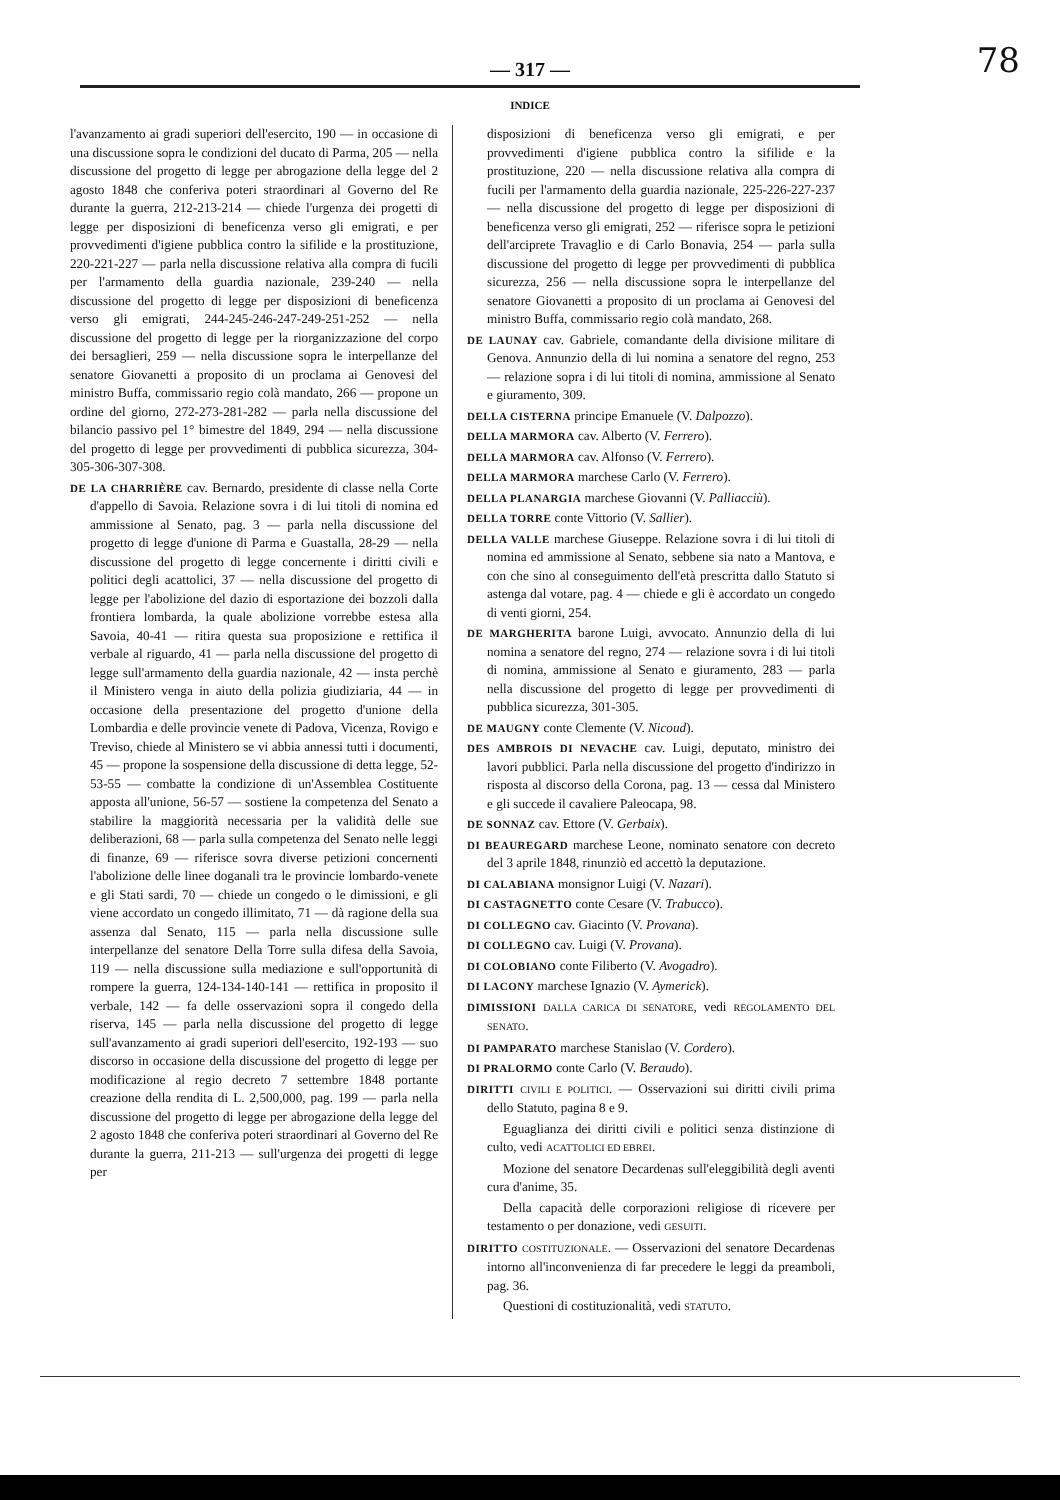78
— 317 —
INDICE
l'avanzamento ai gradi superiori dell'esercito, 190 — in occasione di una discussione sopra le condizioni del ducato di Parma, 205 — nella discussione del progetto di legge per abrogazione della legge del 2 agosto 1848 che conferiva poteri straordinari al Governo del Re durante la guerra, 212-213-214 — chiede l'urgenza dei progetti di legge per disposizioni di beneficenza verso gli emigrati, e per provvedimenti d'igiene pubblica contro la sifilide e la prostituzione, 220-221-227 — parla nella discussione relativa alla compra di fucili per l'armamento della guardia nazionale, 239-240 — nella discussione del progetto di legge per disposizioni di beneficenza verso gli emigrati, 244-245-246-247-249-251-252 — nella discussione del progetto di legge per la riorganizzazione del corpo dei bersaglieri, 259 — nella discussione sopra le interpellanze del senatore Giovanetti a proposito di un proclama ai Genovesi del ministro Buffa, commissario regio colà mandato, 266 — propone un ordine del giorno, 272-273-281-282 — parla nella discussione del bilancio passivo pel 1° bimestre del 1849, 294 — nella discussione del progetto di legge per provvedimenti di pubblica sicurezza, 304-305-306-307-308.
DE LA CHARRIÈRE cav. Bernardo, presidente di classe nella Corte d'appello di Savoia. Relazione sovra i di lui titoli di nomina ed ammissione al Senato, pag. 3 — parla nella discussione del progetto di legge d'unione di Parma e Guastalla, 28-29 — nella discussione del progetto di legge concernente i diritti civili e politici degli acattolici, 37 — nella discussione del progetto di legge per l'abolizione del dazio di esportazione dei bozzoli dalla frontiera lombarda, la quale abolizione vorrebbe estesa alla Savoia, 40-41 — ritira questa sua proposizione e rettifica il verbale al riguardo, 41 — parla nella discussione del progetto di legge sull'armamento della guardia nazionale, 42 — insta perchè il Ministero venga in aiuto della polizia giudiziaria, 44 — in occasione della presentazione del progetto d'unione della Lombardia e delle provincie venete di Padova, Vicenza, Rovigo e Treviso, chiede al Ministero se vi abbia annessi tutti i documenti, 45 — propone la sospensione della discussione di detta legge, 52-53-55 — combatte la condizione di un'Assemblea Costituente apposta all'unione, 56-57 — sostiene la competenza del Senato a stabilire la maggiorità necessaria per la validità delle sue deliberazioni, 68 — parla sulla competenza del Senato nelle leggi di finanze, 69 — riferisce sovra diverse petizioni concernenti l'abolizione delle linee doganali tra le provincie lombardo-venete e gli Stati sardi, 70 — chiede un congedo o le dimissioni, e gli viene accordato un congedo illimitato, 71 — dà ragione della sua assenza dal Senato, 115 — parla nella discussione sulle interpellanze del senatore Della Torre sulla difesa della Savoia, 119 — nella discussione sulla mediazione e sull'opportunità di rompere la guerra, 124-134-140-141 — rettifica in proposito il verbale, 142 — fa delle osservazioni sopra il congedo della riserva, 145 — parla nella discussione del progetto di legge sull'avanzamento ai gradi superiori dell'esercito, 192-193 — suo discorso in occasione della discussione del progetto di legge per modificazione al regio decreto 7 settembre 1848 portante creazione della rendita di L. 2,500,000, pag. 199 — parla nella discussione del progetto di legge per abrogazione della legge del 2 agosto 1848 che conferiva poteri straordinari al Governo del Re durante la guerra, 211-213 — sull'urgenza dei progetti di legge per
disposizioni di beneficenza verso gli emigrati, e per provvedimenti d'igiene pubblica contro la sifilide e la prostituzione, 220 — nella discussione relativa alla compra di fucili per l'armamento della guardia nazionale, 225-226-227-237 — nella discussione del progetto di legge per disposizioni di beneficenza verso gli emigrati, 252 — riferisce sopra le petizioni dell'arciprete Travaglio e di Carlo Bonavia, 254 — parla sulla discussione del progetto di legge per provvedimenti di pubblica sicurezza, 256 — nella discussione sopra le interpellanze del senatore Giovanetti a proposito di un proclama ai Genovesi del ministro Buffa, commissario regio colà mandato, 268.
DE LAUNAY cav. Gabriele, comandante della divisione militare di Genova. Annunzio della di lui nomina a senatore del regno, 253 — relazione sopra i di lui titoli di nomina, ammissione al Senato e giuramento, 309.
DELLA CISTERNA principe Emanuele (V. Dalpozzo).
DELLA MARMORA cav. Alberto (V. Ferrero).
DELLA MARMORA cav. Alfonso (V. Ferrero).
DELLA MARMORA marchese Carlo (V. Ferrero).
DELLA PLANARGIA marchese Giovanni (V. Palliacciù).
DELLA TORRE conte Vittorio (V. Sallier).
DELLA VALLE marchese Giuseppe. Relazione sovra i di lui titoli di nomina ed ammissione al Senato, sebbene sia nato a Mantova, e con che sino al conseguimento dell'età prescritta dallo Statuto si astenga dal votare, pag. 4 — chiede e gli è accordato un congedo di venti giorni, 254.
DE MARGHERITA barone Luigi, avvocato. Annunzio della di lui nomina a senatore del regno, 274 — relazione sovra i di lui titoli di nomina, ammissione al Senato e giuramento, 283 — parla nella discussione del progetto di legge per provvedimenti di pubblica sicurezza, 301-305.
DE MAUGNY conte Clemente (V. Nicoud).
DES AMBROIS DI NEVACHE cav. Luigi, deputato, ministro dei lavori pubblici. Parla nella discussione del progetto d'indirizzo in risposta al discorso della Corona, pag. 13 — cessa dal Ministero e gli succede il cavaliere Paleocapa, 98.
DE SONNAZ cav. Ettore (V. Gerbaix).
DI BEAUREGARD marchese Leone, nominato senatore con decreto del 3 aprile 1848, rinunziò ed accettò la deputazione.
DI CALABIANA monsignor Luigi (V. Nazari).
DI CASTAGNETTO conte Cesare (V. Trabucco).
DI COLLEGNO cav. Giacinto (V. Provana).
DI COLLEGNO cav. Luigi (V. Provana).
DI COLOBIANO conte Filiberto (V. Avogadro).
DI LACONY marchese Ignazio (V. Aymerick).
DIMISSIONI DALLA CARICA DI SENATORE, vedi REGOLAMENTO DEL SENATO.
DI PAMPARATO marchese Stanislao (V. Cordero).
DI PRALORMO conte Carlo (V. Beraudo).
DIRITTI CIVILI E POLITICI. — Osservazioni sui diritti civili prima dello Statuto, pagina 8 e 9.
Eguaglianza dei diritti civili e politici senza distinzione di culto, vedi ACATTOLICI ED EBREI.
Mozione del senatore Decardenas sull'eleggibilità degli aventi cura d'anime, 35.
Della capacità delle corporazioni religiose di ricevere per testamento o per donazione, vedi GESUITI.
DIRITTO COSTITUZIONALE. — Osservazioni del senatore Decardenas intorno all'inconvenienza di far precedere le leggi da preamboli, pag. 36.
Questioni di costituzionalità, vedi STATUTO.